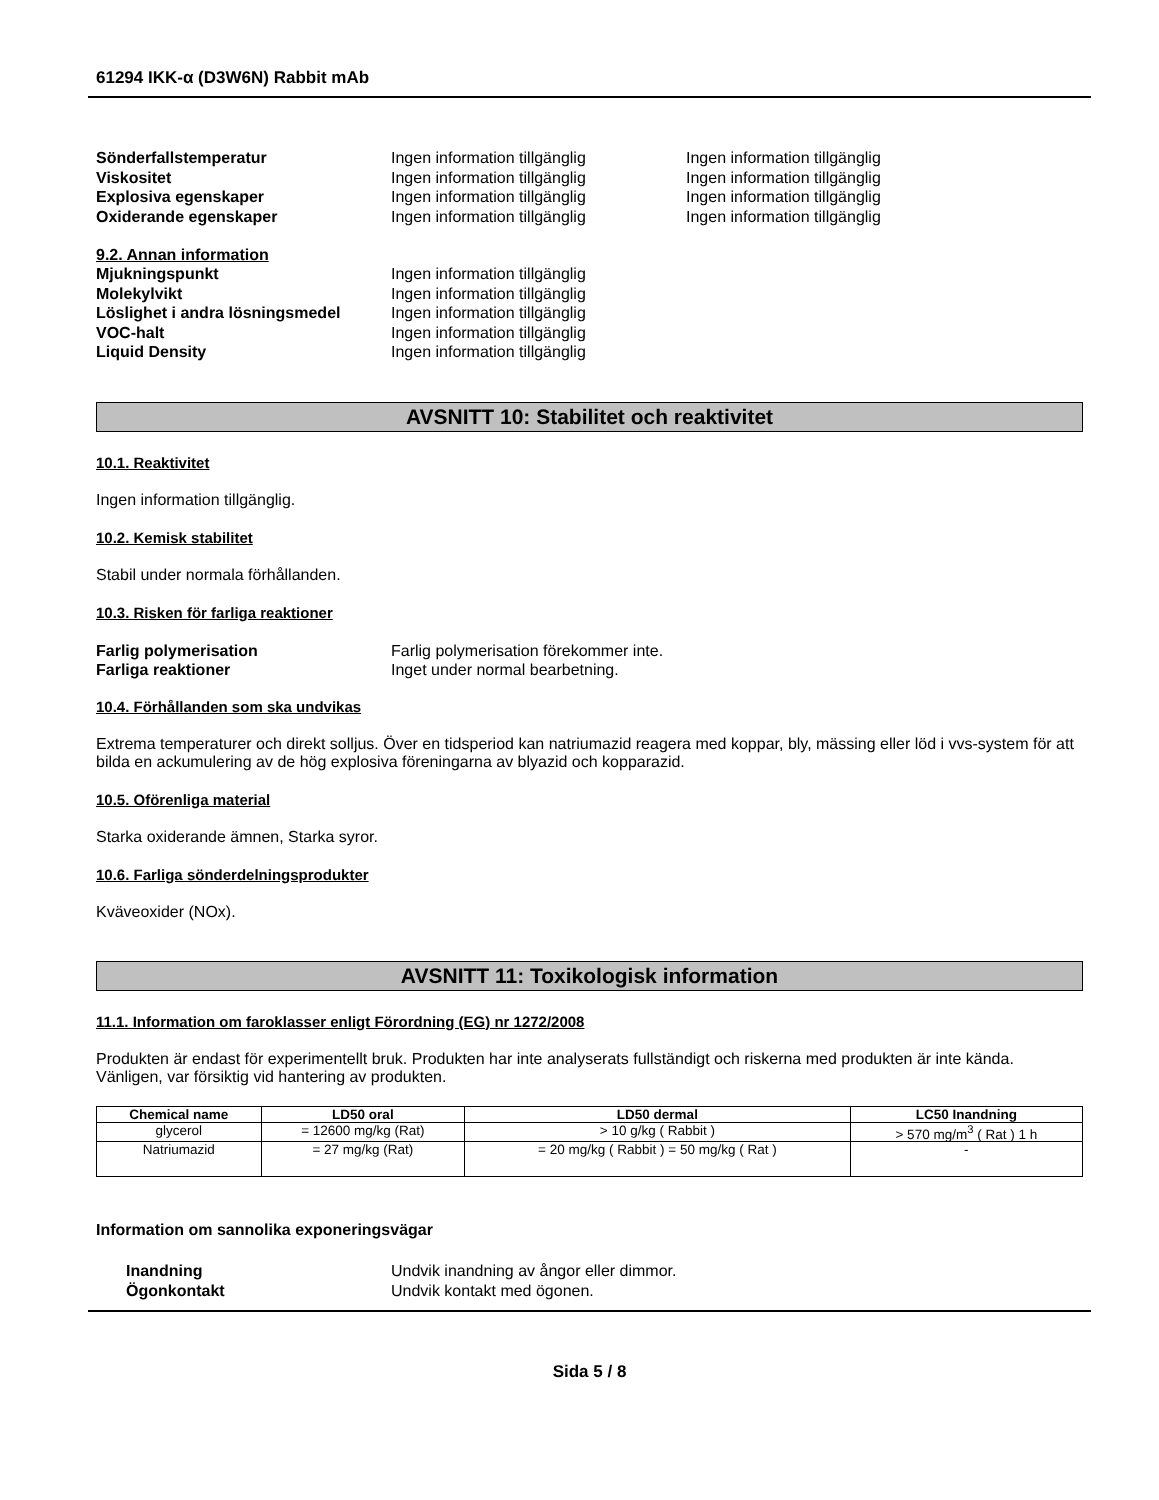61294 IKK-α (D3W6N) Rabbit mAb
Sönderfallstemperatur Ingen information tillgänglig Ingen information tillgänglig
Viskositet Ingen information tillgänglig Ingen information tillgänglig
Explosiva egenskaper Ingen information tillgänglig Ingen information tillgänglig
Oxiderande egenskaper Ingen information tillgänglig Ingen information tillgänglig
9.2. Annan information
Mjukningspunkt Ingen information tillgänglig
Molekylvikt Ingen information tillgänglig
Löslighet i andra lösningsmedel
Ingen information tillgänglig
VOC-halt Ingen information tillgänglig
Liquid Density Ingen information tillgänglig
AVSNITT 10: Stabilitet och reaktivitet
10.1. Reaktivitet
Ingen information tillgänglig.
10.2. Kemisk stabilitet
Stabil under normala förhållanden.
10.3. Risken för farliga reaktioner
Farlig polymerisation Farlig polymerisation förekommer inte.
Farliga reaktioner Inget under normal bearbetning.
10.4. Förhållanden som ska undvikas
Extrema temperaturer och direkt solljus. Över en tidsperiod kan natriumazid reagera med koppar, bly, mässing eller löd i vvs-system för att bilda en ackumulering av de hög explosiva föreningarna av blyazid och kopparazid.
10.5. Oförenliga material
Starka oxiderande ämnen, Starka syror.
10.6. Farliga sönderdelningsprodukter
Kväveoxider (NOx).
AVSNITT 11: Toxikologisk information
11.1. Information om faroklasser enligt Förordning (EG) nr 1272/2008
Produkten är endast för experimentellt bruk. Produkten har inte analyserats fullständigt och riskerna med produkten är inte kända. Vänligen, var försiktig vid hantering av produkten.
| Chemical name | LD50 oral | LD50 dermal | LC50 Inandning |
| --- | --- | --- | --- |
| glycerol | = 12600 mg/kg (Rat) | > 10 g/kg ( Rabbit ) | > 570 mg/m<sup>3</sup> ( Rat ) 1 h |
| Natriumazid | = 27 mg/kg (Rat) | = 20 mg/kg ( Rabbit ) = 50 mg/kg ( Rat ) | - |
Information om sannolika exponeringsvägar
Inandning Undvik inandning av ångor eller dimmor.
Ögonkontakt Undvik kontakt med ögonen.
Sida 5 / 8